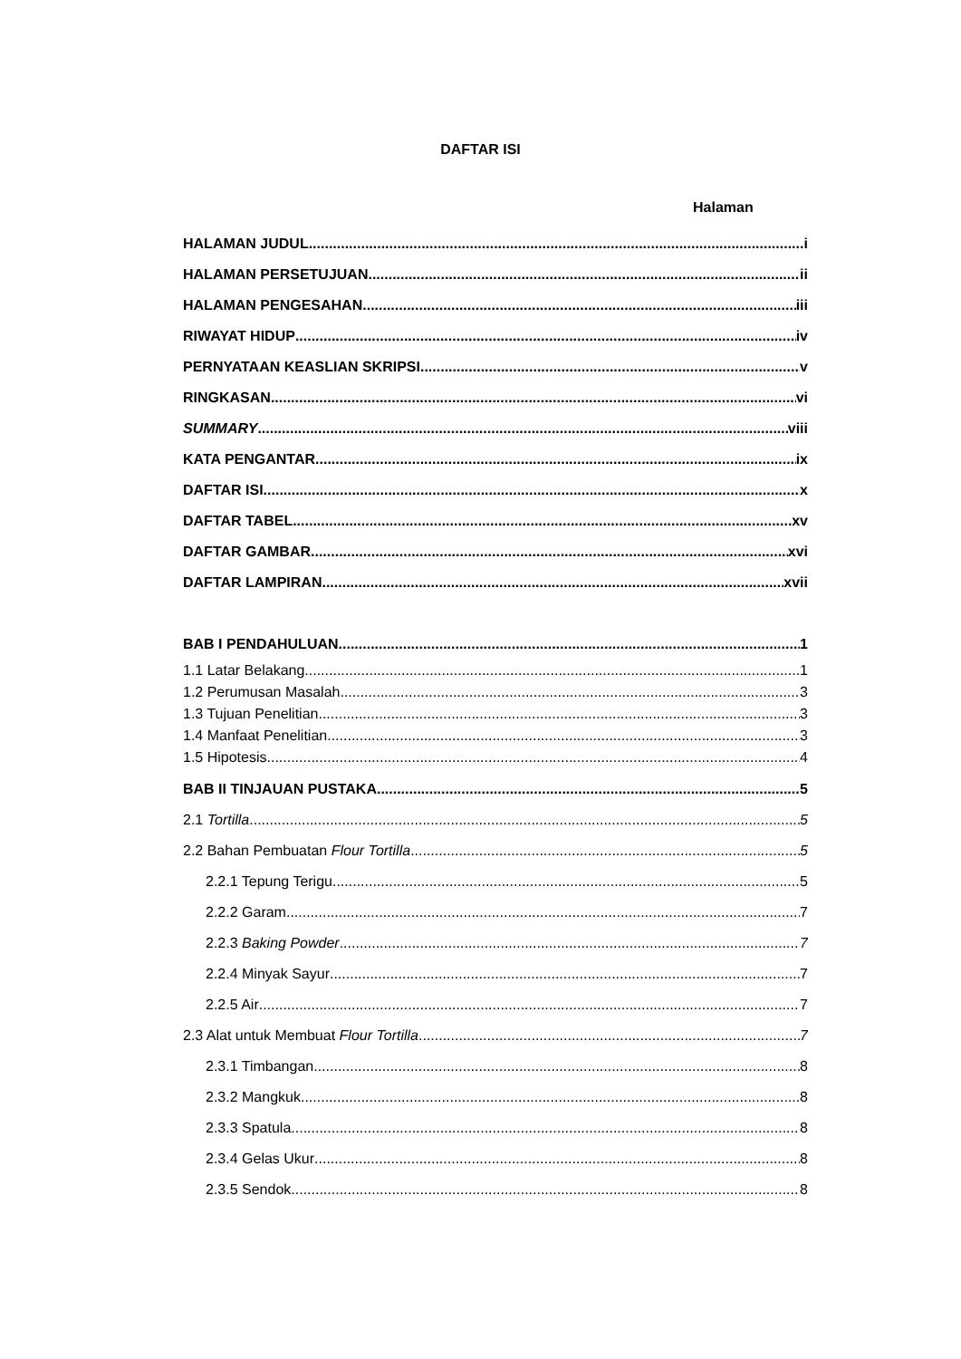DAFTAR ISI
Halaman
HALAMAN JUDUL i
HALAMAN PERSETUJUAN ii
HALAMAN PENGESAHAN iii
RIWAYAT HIDUP iv
PERNYATAAN KEASLIAN SKRIPSI v
RINGKASAN vi
SUMMARY viii
KATA PENGANTAR ix
DAFTAR ISI x
DAFTAR TABEL xv
DAFTAR GAMBAR xvi
DAFTAR LAMPIRAN xvii
BAB I PENDAHULUAN 1
1.1 Latar Belakang 1
1.2 Perumusan Masalah 3
1.3 Tujuan Penelitian 3
1.4 Manfaat Penelitian 3
1.5 Hipotesis 4
BAB II TINJAUAN PUSTAKA 5
2.1 Tortilla 5
2.2 Bahan Pembuatan Flour Tortilla 5
2.2.1 Tepung Terigu 5
2.2.2 Garam 7
2.2.3 Baking Powder 7
2.2.4 Minyak Sayur 7
2.2.5 Air 7
2.3 Alat untuk Membuat Flour Tortilla 7
2.3.1 Timbangan 8
2.3.2 Mangkuk 8
2.3.3 Spatula 8
2.3.4 Gelas Ukur 8
2.3.5 Sendok 8